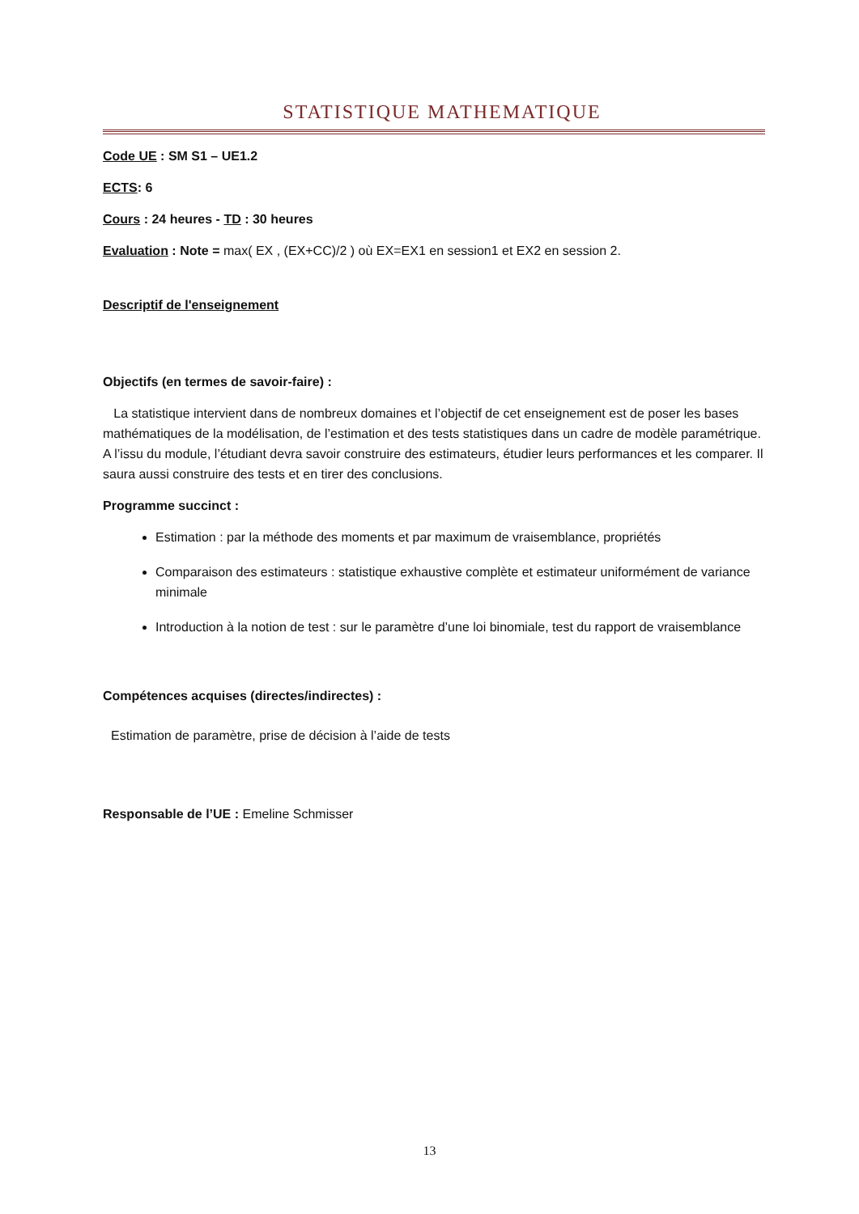STATISTIQUE MATHEMATIQUE
Code UE : SM S1 – UE1.2
ECTS: 6
Cours : 24 heures - TD : 30 heures
Evaluation : Note = max( EX , (EX+CC)/2 ) où EX=EX1 en session1 et EX2 en session 2.
Descriptif de l'enseignement
Objectifs (en termes de savoir-faire) :
La statistique intervient dans de nombreux domaines et l’objectif de cet enseignement est de poser les bases mathématiques de la modélisation, de l’estimation et des tests statistiques dans un cadre de modèle paramétrique. A l’issu du module, l’étudiant devra savoir construire des estimateurs, étudier leurs performances et les comparer. Il saura aussi construire des tests et en tirer des conclusions.
Programme succinct :
Estimation : par la méthode des moments et par maximum de vraisemblance, propriétés
Comparaison des estimateurs : statistique exhaustive complète et estimateur uniformément de variance minimale
Introduction à la notion de test : sur le paramètre d’une loi binomiale, test du rapport de vraisemblance
Compétences acquises (directes/indirectes) :
Estimation de paramètre, prise de décision à l’aide de tests
Responsable de l’UE : Emeline Schmisser
13